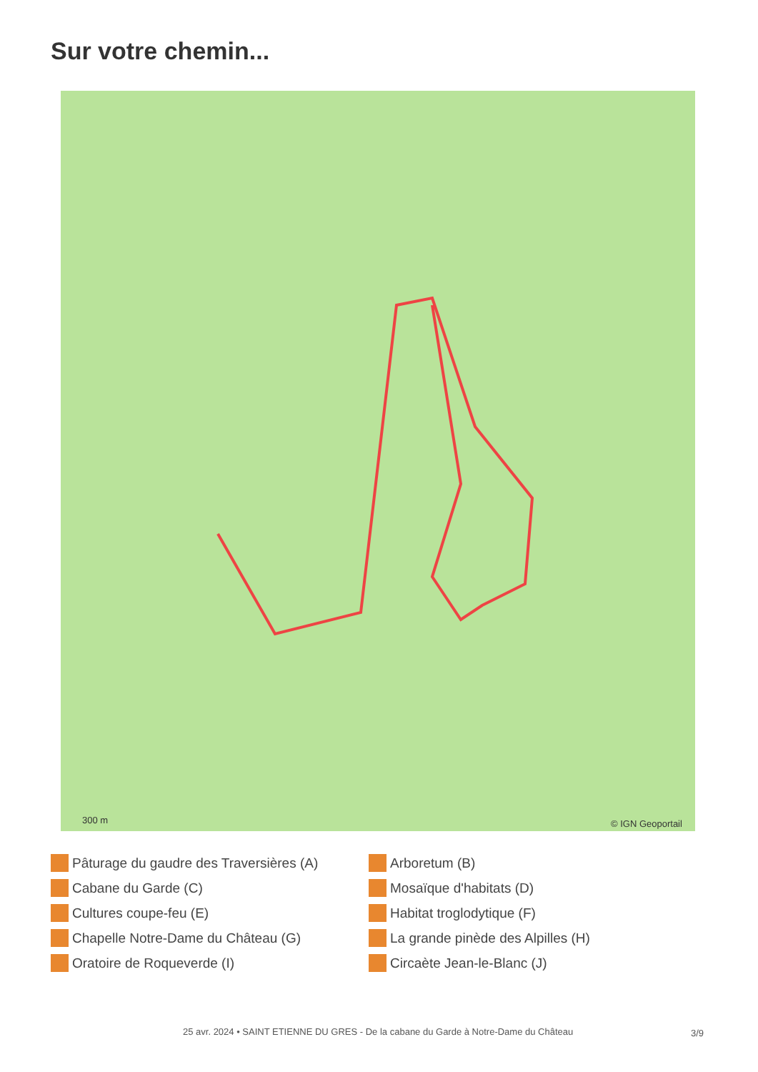Sur votre chemin...
© IGN Geoportail
300 m
Pâturage du gaudre des Traversières (A)
Arboretum (B)
Cabane du Garde (C)
Mosaïque d'habitats (D)
Cultures coupe-feu (E)
Habitat troglodytique (F)
Chapelle Notre-Dame du Château (G)
La grande pinède des Alpilles (H)
Oratoire de Roqueverde (I)
Circaète Jean-le-Blanc (J)
25 avr. 2024 • SAINT ETIENNE DU GRES - De la cabane du Garde à Notre-Dame du Château
3/9